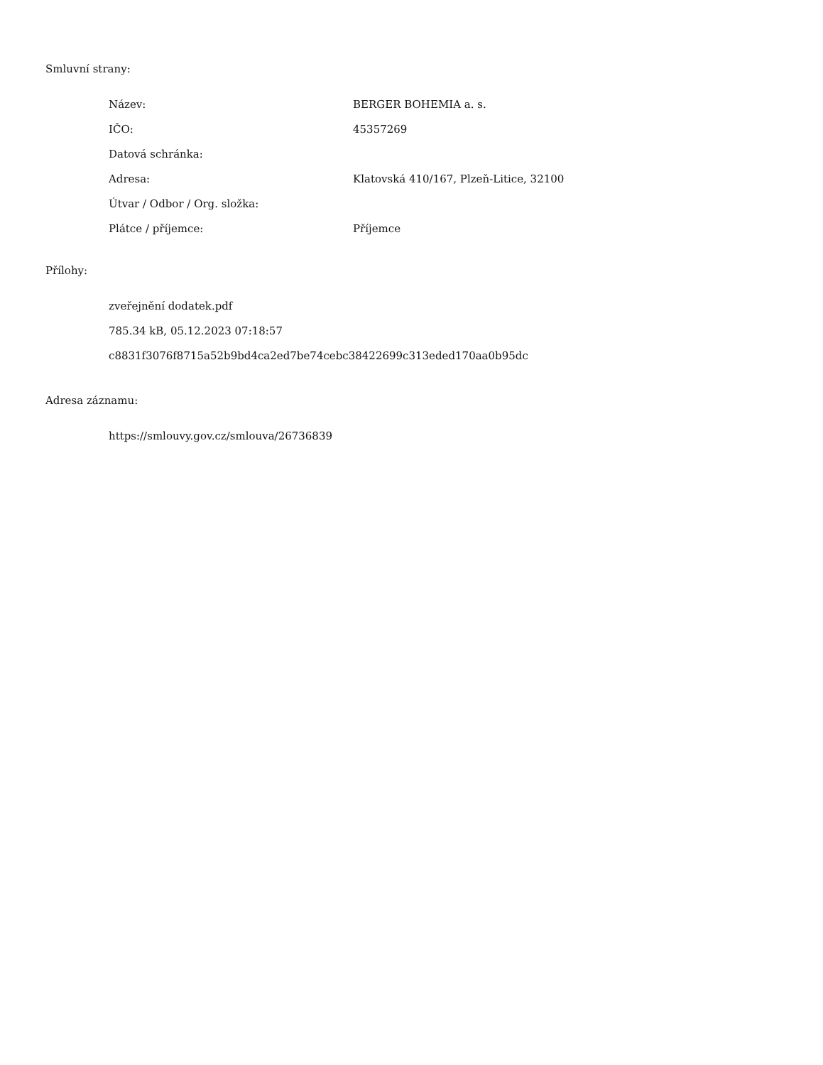Smluvní strany:
| Název: | BERGER BOHEMIA a. s. |
| IČO: | 45357269 |
| Datová schránka: | |
| Adresa: | Klatovská 410/167, Plzeň-Litice, 32100 |
| Útvar / Odbor / Org. složka: | |
| Plátce / příjemce: | Příjemce |
Přílohy:
zveřejnění dodatek.pdf
785.34 kB, 05.12.2023 07:18:57
c8831f3076f8715a52b9bd4ca2ed7be74cebc38422699c313eded170aa0b95dc
Adresa záznamu:
https://smlouvy.gov.cz/smlouva/26736839